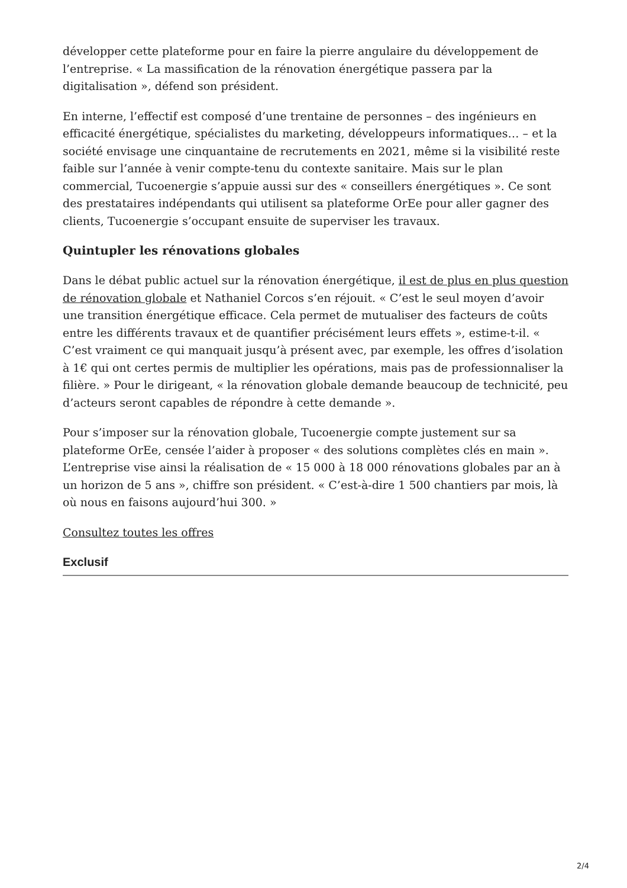développer cette plateforme pour en faire la pierre angulaire du développement de l’entreprise. « La massification de la rénovation énergétique passera par la digitalisation », défend son président.
En interne, l’effectif est composé d’une trentaine de personnes – des ingénieurs en efficacité énergétique, spécialistes du marketing, développeurs informatiques… – et la société envisage une cinquantaine de recrutements en 2021, même si la visibilité reste faible sur l’année à venir compte-tenu du contexte sanitaire. Mais sur le plan commercial, Tucoenergie s’appuie aussi sur des « conseillers énergétiques ». Ce sont des prestataires indépendants qui utilisent sa plateforme OrEe pour aller gagner des clients, Tucoenergie s’occupant ensuite de superviser les travaux.
Quintupler les rénovations globales
Dans le débat public actuel sur la rénovation énergétique, il est de plus en plus question de rénovation globale et Nathaniel Corcos s’en réjouit. « C’est le seul moyen d’avoir une transition énergétique efficace. Cela permet de mutualiser des facteurs de coûts entre les différents travaux et de quantifier précisément leurs effets », estime-t-il. « C’est vraiment ce qui manquait jusqu’à présent avec, par exemple, les offres d’isolation à 1€ qui ont certes permis de multiplier les opérations, mais pas de professionnaliser la filière. » Pour le dirigeant, « la rénovation globale demande beaucoup de technicité, peu d’acteurs seront capables de répondre à cette demande ».
Pour s’imposer sur la rénovation globale, Tucoenergie compte justement sur sa plateforme OrEe, censée l’aider à proposer « des solutions complètes clés en main ». L’entreprise vise ainsi la réalisation de « 15 000 à 18 000 rénovations globales par an à un horizon de 5 ans », chiffre son président. « C’est-à-dire 1 500 chantiers par mois, là où nous en faisons aujourd’hui 300. »
Consultez toutes les offres
Exclusif
2/4